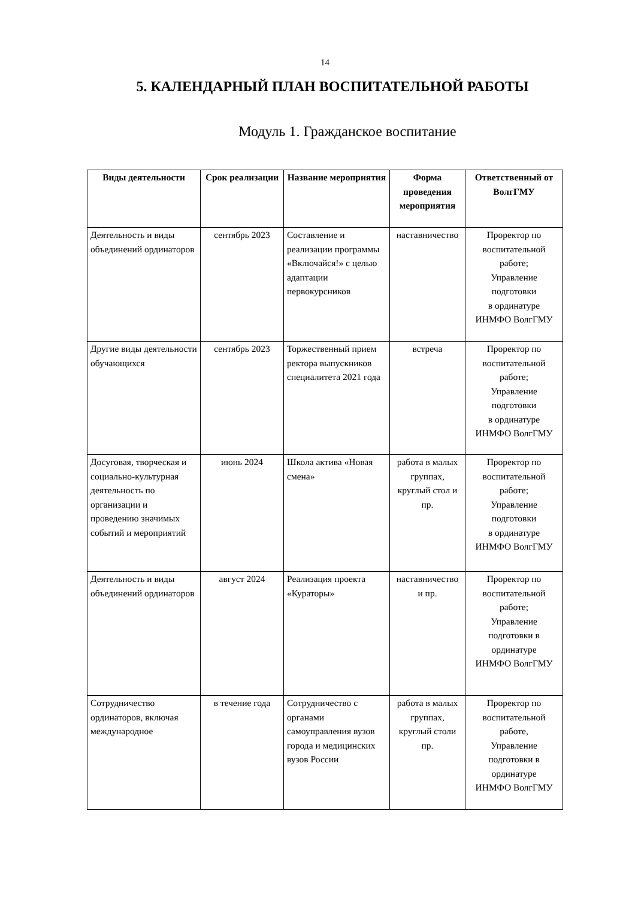14
5. КАЛЕНДАРНЫЙ ПЛАН ВОСПИТАТЕЛЬНОЙ РАБОТЫ
Модуль 1. Гражданское воспитание
| Виды деятельности | Срок реализации | Название мероприятия | Форма проведения мероприятия | Ответственный от ВолгГМУ |
| --- | --- | --- | --- | --- |
| Деятельность и виды объединений ординаторов | сентябрь 2023 | Составление и реализации программы «Включайся!» с целью адаптации первокурсников | наставничество | Проректор по воспитательной работе; Управление подготовки в ординатуре ИНМФО ВолгГМУ |
| Другие виды деятельности обучающихся | сентябрь 2023 | Торжественный прием ректора выпускников специалитета 2021 года | встреча | Проректор по воспитательной работе; Управление подготовки в ординатуре ИНМФО ВолгГМУ |
| Досуговая, творческая и социально-культурная деятельность по организации и проведению значимых событий и мероприятий | июнь 2024 | Школа актива «Новая смена» | работа в малых группах, круглый стол и пр. | Проректор по воспитательной работе; Управление подготовки в ординатуре ИНМФО ВолгГМУ |
| Деятельность и виды объединений ординаторов | август 2024 | Реализация проекта «Кураторы» | наставничество и пр. | Проректор по воспитательной работе; Управление подготовки в ординатуре ИНМФО ВолгГМУ |
| Сотрудничество ординаторов, включая международное | в течение года | Сотрудничество с органами самоуправления вузов города и медицинских вузов России | работа в малых группах, круглый столи пр. | Проректор по воспитательной работе, Управление подготовки в ординатуре ИНМФО ВолгГМУ |